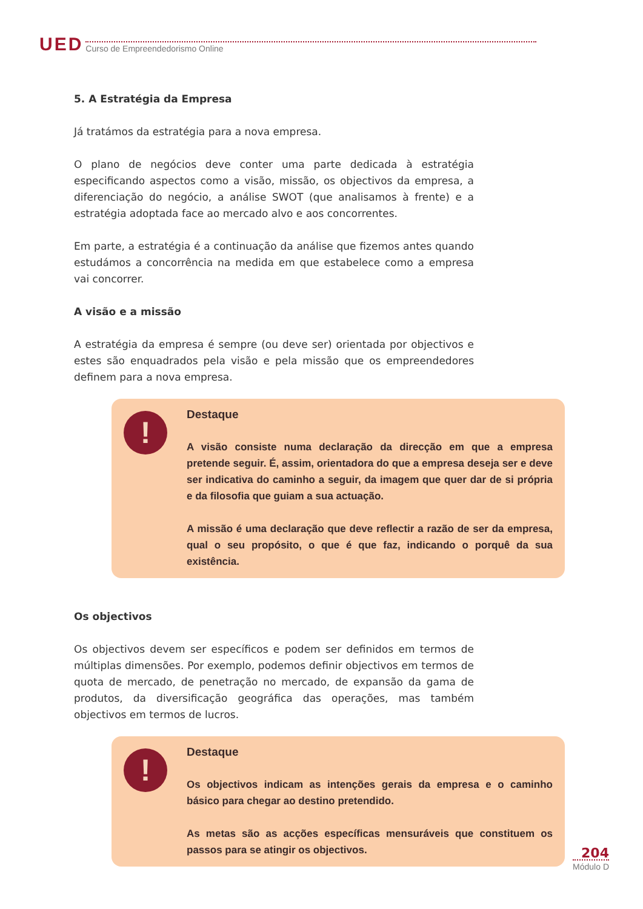UED Curso de Empreendedorismo Online
5. A Estratégia da Empresa
Já tratámos da estratégia para a nova empresa.
O plano de negócios deve conter uma parte dedicada à estratégia especificando aspectos como a visão, missão, os objectivos da empresa, a diferenciação do negócio, a análise SWOT (que analisamos à frente) e a estratégia adoptada face ao mercado alvo e aos concorrentes.
Em parte, a estratégia é a continuação da análise que fizemos antes quando estudámos a concorrência na medida em que estabelece como a empresa vai concorrer.
A visão e a missão
A estratégia da empresa é sempre (ou deve ser) orientada por objectivos e estes são enquadrados pela visão e pela missão que os empreendedores definem para a nova empresa.
!
Destaque
A visão consiste numa declaração da direcção em que a empresa pretende seguir. É, assim, orientadora do que a empresa deseja ser e deve ser indicativa do caminho a seguir, da imagem que quer dar de si própria e da filosofia que guiam a sua actuação.
A missão é uma declaração que deve reflectir a razão de ser da empresa, qual o seu propósito, o que é que faz, indicando o porquê da sua existência.
Os objectivos
Os objectivos devem ser específicos e podem ser definidos em termos de múltiplas dimensões. Por exemplo, podemos definir objectivos em termos de quota de mercado, de penetração no mercado, de expansão da gama de produtos, da diversificação geográfica das operações, mas também objectivos em termos de lucros.
!
Destaque
Os objectivos indicam as intenções gerais da empresa e o caminho básico para chegar ao destino pretendido.
As metas são as acções específicas mensuráveis que constituem os passos para se atingir os objectivos.
204
Módulo D